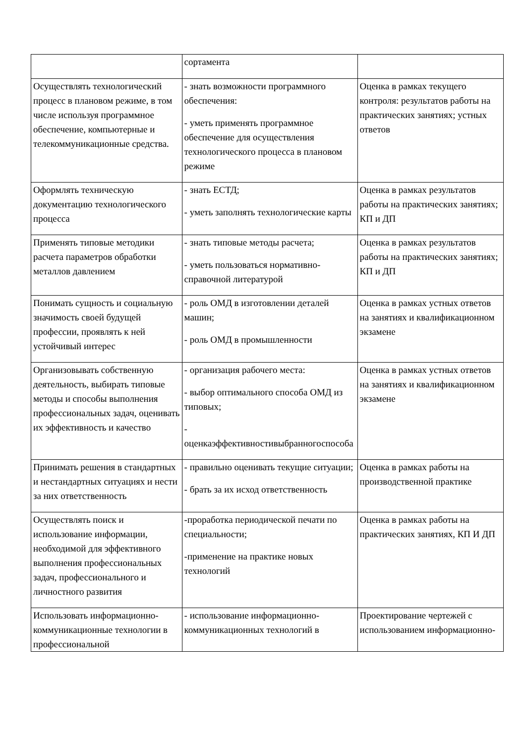| | сортамента | |
| Осуществлять технологический процесс в плановом режиме, в том числе используя программное обеспечение, компьютерные и телекоммуникационные средства. | - знать возможности программного обеспечения: - уметь применять программное обеспечение для осуществления технологического процесса в плановом режиме | Оценка в рамках текущего контроля: результатов работы на практических занятиях; устных ответов |
| Оформлять техническую документацию технологического процесса | - знать ЕСТД; - уметь заполнять технологические карты | Оценка в рамках результатов работы на практических занятиях; КП и ДП |
| Применять типовые методики расчета параметров обработки металлов давлением | - знать типовые методы расчета; - уметь пользоваться нормативно-справочной литературой | Оценка в рамках результатов работы на практических занятиях; КП и ДП |
| Понимать сущность и социальную значимость своей будущей профессии, проявлять к ней устойчивый интерес | - роль ОМД в изготовлении деталей машин; - роль ОМД в промышленности | Оценка в рамках устных ответов на занятиях и квалификационном экзамене |
| Организовывать собственную деятельность, выбирать типовые методы и способы выполнения профессиональных задач, оценивать их эффективность и качество | - организация рабочего места: - выбор оптимального способа ОМД из типовых; - оценкаэффективностивыбранногоспособа | Оценка в рамках устных ответов на занятиях и квалификационном экзамене |
| Принимать решения в стандартных и нестандартных ситуациях и нести за них ответственность | - правильно оценивать текущие ситуации; - брать за их исход ответственность | Оценка в рамках работы на производственной практике |
| Осуществлять поиск и использование информации, необходимой для эффективного выполнения профессиональных задач, профессионального и личностного развития | -проработка периодической печати по специальности; -применение на практике новых технологий | Оценка в рамках работы на практических занятиях, КП И ДП |
| Использовать информационно-коммуникационные технологии в профессиональной | - использование информационно-коммуникационных технологий в | Проектирование чертежей с использованием информационно- |